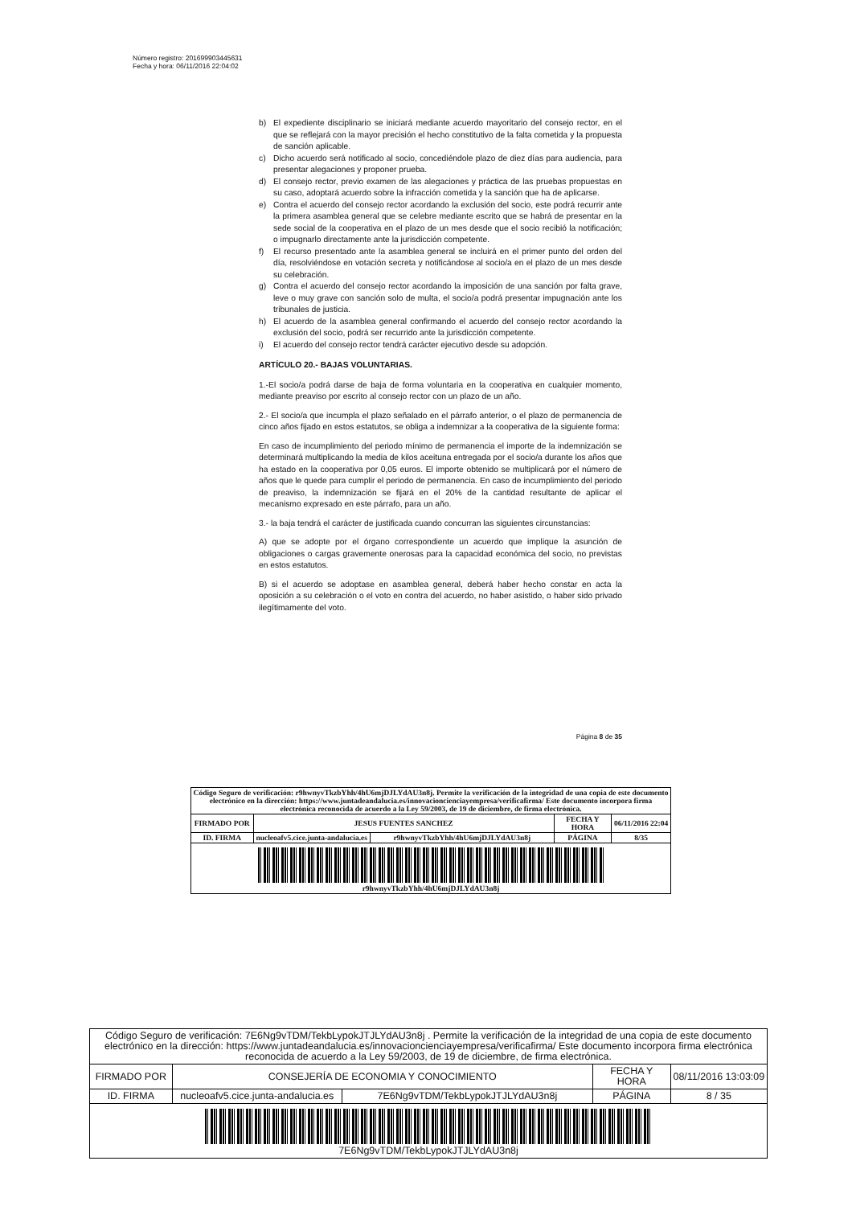Número registro: 201699903445631
Fecha y hora: 06/11/2016 22:04:02
b) El expediente disciplinario se iniciará mediante acuerdo mayoritario del consejo rector, en el que se reflejará con la mayor precisión el hecho constitutivo de la falta cometida y la propuesta de sanción aplicable.
c) Dicho acuerdo será notificado al socio, concediéndole plazo de diez días para audiencia, para presentar alegaciones y proponer prueba.
d) El consejo rector, previo examen de las alegaciones y práctica de las pruebas propuestas en su caso, adoptará acuerdo sobre la infracción cometida y la sanción que ha de aplicarse.
e) Contra el acuerdo del consejo rector acordando la exclusión del socio, este podrá recurrir ante la primera asamblea general que se celebre mediante escrito que se habrá de presentar en la sede social de la cooperativa en el plazo de un mes desde que el socio recibió la notificación; o impugnarlo directamente ante la jurisdicción competente.
f) El recurso presentado ante la asamblea general se incluirá en el primer punto del orden del día, resolviéndose en votación secreta y notificándose al socio/a en el plazo de un mes desde su celebración.
g) Contra el acuerdo del consejo rector acordando la imposición de una sanción por falta grave, leve o muy grave con sanción solo de multa, el socio/a podrá presentar impugnación ante los tribunales de justicia.
h) El acuerdo de la asamblea general confirmando el acuerdo del consejo rector acordando la exclusión del socio, podrá ser recurrido ante la jurisdicción competente.
i) El acuerdo del consejo rector tendrá carácter ejecutivo desde su adopción.
ARTÍCULO 20.- BAJAS VOLUNTARIAS.
1.-El socio/a podrá darse de baja de forma voluntaria en la cooperativa en cualquier momento, mediante preaviso por escrito al consejo rector con un plazo de un año.
2.- El socio/a que incumpla el plazo señalado en el párrafo anterior, o el plazo de permanencia de cinco años fijado en estos estatutos, se obliga a indemnizar a la cooperativa de la siguiente forma:
En caso de incumplimiento del periodo mínimo de permanencia el importe de la indemnización se determinará multiplicando la media de kilos aceituna entregada por el socio/a durante los años que ha estado en la cooperativa por 0,05 euros. El importe obtenido se multiplicará por el número de años que le quede para cumplir el periodo de permanencia. En caso de incumplimiento del periodo de preaviso, la indemnización se fijará en el 20% de la cantidad resultante de aplicar el mecanismo expresado en este párrafo, para un año.
3.- la baja tendrá el carácter de justificada cuando concurran las siguientes circunstancias:
A) que se adopte por el órgano correspondiente un acuerdo que implique la asunción de obligaciones o cargas gravemente onerosas para la capacidad económica del socio, no previstas en estos estatutos.
B) si el acuerdo se adoptase en asamblea general, deberá haber hecho constar en acta la oposición a su celebración o el voto en contra del acuerdo, no haber asistido, o haber sido privado ilegítimamente del voto.
Página 8 de 35
| Código Seguro de verificación: r9hwnyvTkzbYhh/4hU6mjDJLYdAU3n8j. Permite la verificación de la integridad de una copia de este documento electrónico en la dirección: https://www.juntadeandalucia.es/innovacioncienciayempresa/verificafirma/ Este documento incorpora firma electrónica reconocida de acuerdo a la Ley 59/2003, de 19 de diciembre, de firma electrónica. | | | | |
| FIRMADO POR | JESUS FUENTES SANCHEZ | | FECHA Y HORA | 06/11/2016 22:04 |
| ID. FIRMA | nucleoafv5.cice.junta-andalucia.es | r9hwnyvTkzbYhh/4hU6mjDJLYdAU3n8j | PÁGINA | 8/35 |
| r9hwnyvTkzbYhh/4hU6mjDJLYdAU3n8j | | | | |
| Código Seguro de verificación: 7E6Ng9vTDM/TekbLypokJTJLYdAU3n8j . Permite la verificación de la integridad de una copia de este documento electrónico en la dirección: https://www.juntadeandalucia.es/innovacioncienciayempresa/verificafirma/ Este documento incorpora firma electrónica reconocida de acuerdo a la Ley 59/2003, de 19 de diciembre, de firma electrónica. | | | | |
| FIRMADO POR | CONSEJERÍA DE ECONOMIA Y CONOCIMIENTO | | FECHA Y HORA | 08/11/2016 13:03:09 |
| ID. FIRMA | nucleoafv5.cice.junta-andalucia.es | 7E6Ng9vTDM/TekbLypokJTJLYdAU3n8j | PÁGINA | 8 / 35 |
| 7E6Ng9vTDM/TekbLypokJTJLYdAU3n8j | | | | |